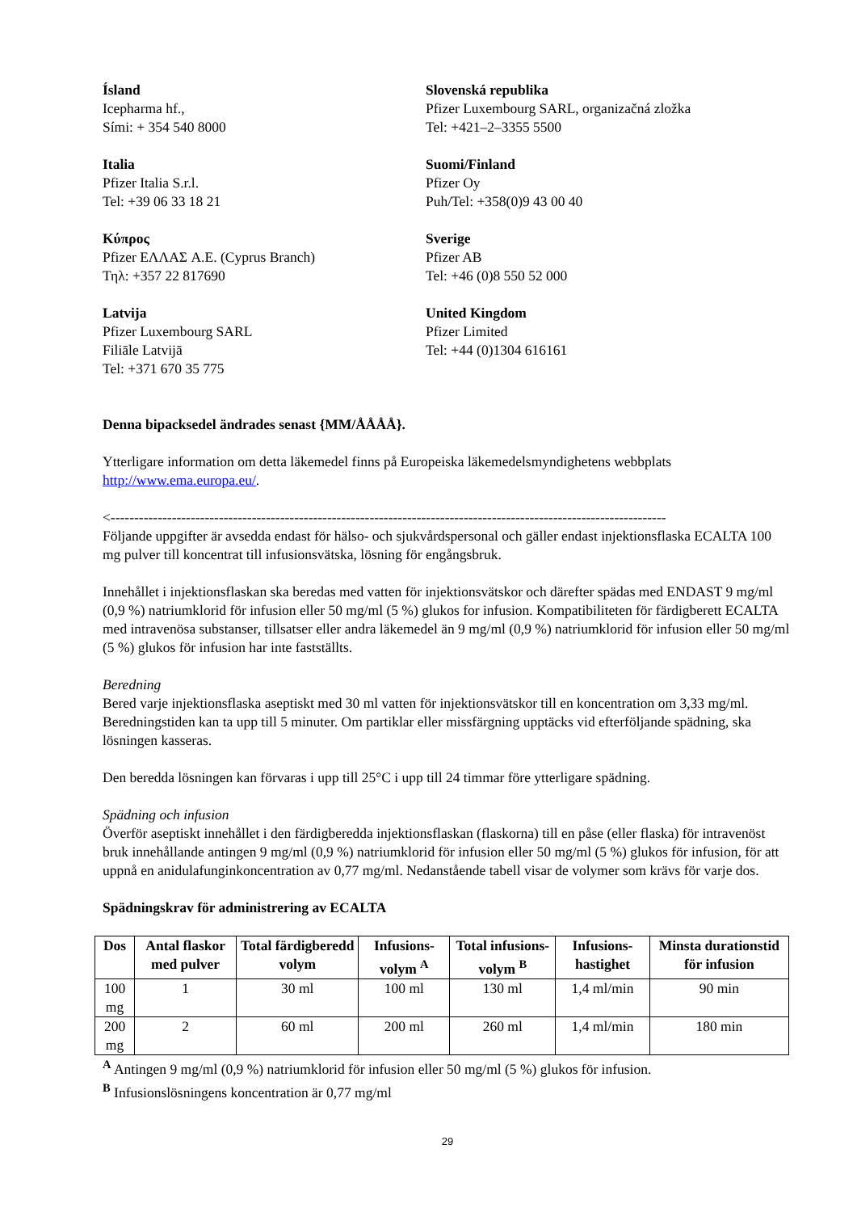Ísland
Icepharma hf.,
Sími: + 354 540 8000
Slovenská republika
Pfizer Luxembourg SARL, organizačná zložka
Tel: +421–2–3355 5500
Italia
Pfizer Italia S.r.l.
Tel: +39 06 33 18 21
Suomi/Finland
Pfizer Oy
Puh/Tel: +358(0)9 43 00 40
Κύπρος
Pfizer ΕΛΛΑΣ A.E. (Cyprus Branch)
Τηλ: +357 22 817690
Sverige
Pfizer AB
Tel: +46 (0)8 550 52 000
Latvija
Pfizer Luxembourg SARL
Filiāle Latvijā
Tel: +371 670 35 775
United Kingdom
Pfizer Limited
Tel: +44 (0)1304 616161
Denna bipacksedel ändrades senast {MM/ÅÅÅÅ}.
Ytterligare information om detta läkemedel finns på Europeiska läkemedelsmyndighetens webbplats http://www.ema.europa.eu/.
<----------------------------------------------------------------------------------------------------------------------
Följande uppgifter är avsedda endast för hälso- och sjukvårdspersonal och gäller endast injektionsflaska ECALTA 100 mg pulver till koncentrat till infusionsvätska, lösning för engångsbruk.
Innehållet i injektionsflaskan ska beredas med vatten för injektionsvätskor och därefter spädas med ENDAST 9 mg/ml (0,9 %) natriumklorid för infusion eller 50 mg/ml (5 %) glukos for infusion. Kompatibiliteten för färdigberett ECALTA med intravenösa substanser, tillsatser eller andra läkemedel än 9 mg/ml (0,9 %) natriumklorid för infusion eller 50 mg/ml (5 %) glukos för infusion har inte fastställts.
Beredning
Bered varje injektionsflaska aseptiskt med 30 ml vatten för injektionsvätskor till en koncentration om 3,33 mg/ml. Beredningstiden kan ta upp till 5 minuter. Om partiklar eller missfärgning upptäcks vid efterföljande spädning, ska lösningen kasseras.
Den beredda lösningen kan förvaras i upp till 25°C i upp till 24 timmar före ytterligare spädning.
Spädning och infusion
Överför aseptiskt innehållet i den färdigberedda injektionsflaskan (flaskorna) till en påse (eller flaska) för intravenöst bruk innehållande antingen 9 mg/ml (0,9 %) natriumklorid för infusion eller 50 mg/ml (5 %) glukos för infusion, för att uppnå en anidulafunginkoncentration av 0,77 mg/ml. Nedanstående tabell visar de volymer som krävs för varje dos.
Spädningskrav för administrering av ECALTA
| Dos | Antal flaskor med pulver | Total färdigberedd volym | Infusions-volym <sup>A</sup> | Total infusions-volym <sup>B</sup> | Infusions-hastighet | Minsta durationstid för infusion |
| --- | --- | --- | --- | --- | --- | --- |
| 100 mg | 1 | 30 ml | 100 ml | 130 ml | 1,4 ml/min | 90 min |
| 200 mg | 2 | 60 ml | 200 ml | 260 ml | 1,4 ml/min | 180 min |
<sup>A</sup> Antingen 9 mg/ml (0,9 %) natriumklorid för infusion eller 50 mg/ml (5 %) glukos för infusion.
<sup>B</sup> Infusionslösningens koncentration är 0,77 mg/ml
29